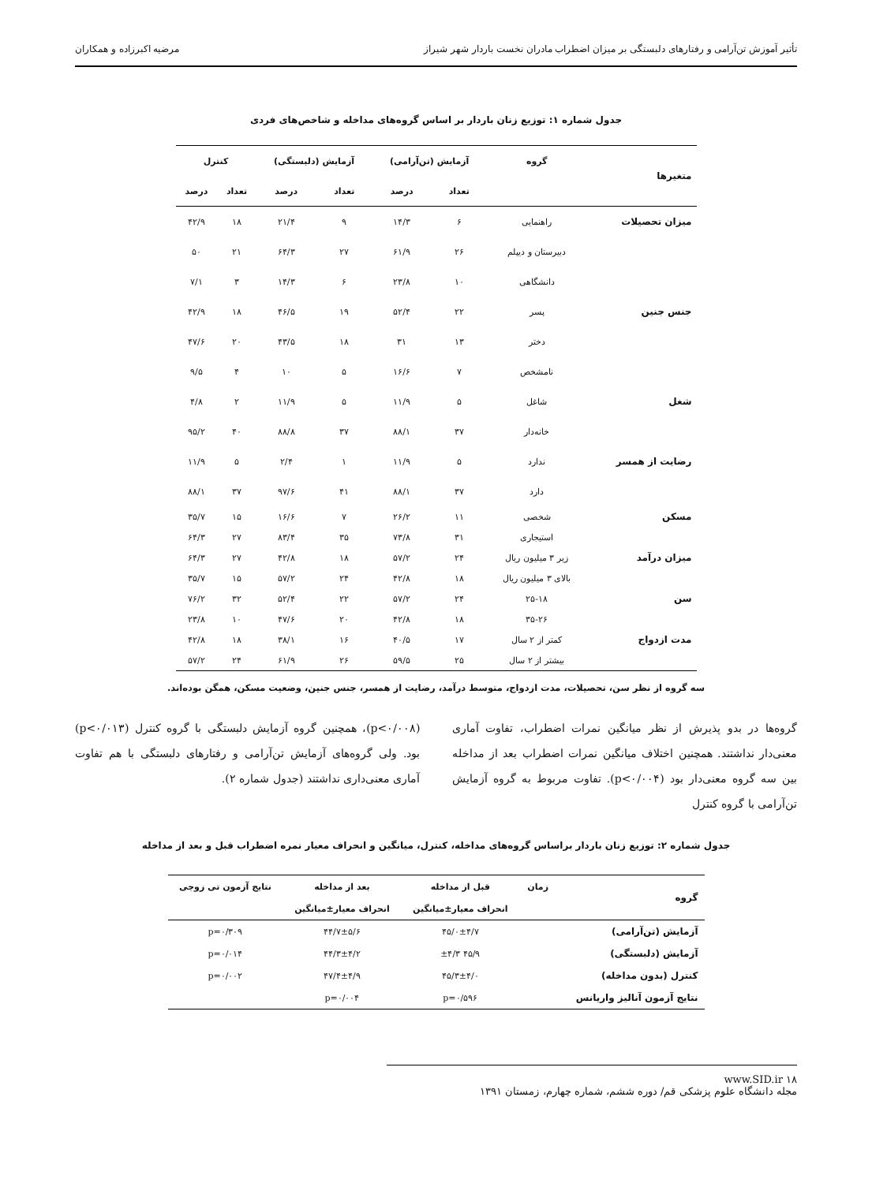تأثیر آموزش تن‌آرامی و رفتارهای دلبستگی بر میزان اضطراب مادران نخست باردار شهر شیراز مرضیه اکبرزاده و همکاران
جدول شماره ۱: توزیع زنان باردار بر اساس گروه‌های مداخله و شاخص‌های فردی
| متغیرها | گروه | آزمایش (تن‌آرامی) | | آزمایش (دلبستگی) | | کنترل | |
| --- | --- | --- | --- | --- | --- | --- | --- |
| | | تعداد | درصد | تعداد | درصد | تعداد | درصد |
| میزان تحصیلات | راهنمایی | ۶ | ۱۴/۳ | ۹ | ۲۱/۴ | ۱۸ | ۴۲/۹ |
| | دبیرستان و دیپلم | ۲۶ | ۶۱/۹ | ۲۷ | ۶۴/۳ | ۲۱ | ۵۰ |
| | دانشگاهی | ۱۰ | ۲۳/۸ | ۶ | ۱۴/۳ | ۳ | ۷/۱ |
| جنس جنین | پسر | ۲۲ | ۵۲/۴ | ۱۹ | ۴۶/۵ | ۱۸ | ۴۲/۹ |
| | دختر | ۱۳ | ۳۱ | ۱۸ | ۴۳/۵ | ۲۰ | ۴۷/۶ |
| | نامشخص | ۷ | ۱۶/۶ | ۵ | ۱۰ | ۴ | ۹/۵ |
| شغل | شاغل | ۵ | ۱۱/۹ | ۵ | ۱۱/۹ | ۲ | ۴/۸ |
| | خانه‌دار | ۳۷ | ۸۸/۱ | ۳۷ | ۸۸/۸ | ۴۰ | ۹۵/۲ |
| رضایت از همسر | ندارد | ۵ | ۱۱/۹ | ۱ | ۲/۴ | ۵ | ۱۱/۹ |
| | دارد | ۳۷ | ۸۸/۱ | ۴۱ | ۹۷/۶ | ۳۷ | ۸۸/۱ |
| مسکن | شخصی | ۱۱ | ۲۶/۲ | ۷ | ۱۶/۶ | ۱۵ | ۳۵/۷ |
| | استیجاری | ۳۱ | ۷۳/۸ | ۳۵ | ۸۳/۴ | ۲۷ | ۶۴/۳ |
| میزان درآمد | زیر ۳ میلیون ریال | ۲۴ | ۵۷/۲ | ۱۸ | ۴۲/۸ | ۲۷ | ۶۴/۳ |
| | بالای ۳ میلیون ریال | ۱۸ | ۴۲/۸ | ۲۴ | ۵۷/۲ | ۱۵ | ۳۵/۷ |
| سن | ۲۵-۱۸ | ۲۴ | ۵۷/۲ | ۲۲ | ۵۲/۴ | ۳۲ | ۷۶/۲ |
| | ۳۵-۲۶ | ۱۸ | ۴۲/۸ | ۲۰ | ۴۷/۶ | ۱۰ | ۲۳/۸ |
| مدت ازدواج | کمتر از ۲ سال | ۱۷ | ۴۰/۵ | ۱۶ | ۳۸/۱ | ۱۸ | ۴۲/۸ |
| | بیشتر از ۲ سال | ۲۵ | ۵۹/۵ | ۲۶ | ۶۱/۹ | ۲۴ | ۵۷/۲ |
سه گروه از نظر سن، تحصیلات، مدت ازدواج، متوسط درآمد، رضایت از همسر، جنس جنین، وضعیت مسکن، همگن بوده‌اند.
گروه‌ها در بدو پذیرش از نظر میانگین نمرات اضطراب، تفاوت آماری معنی‌دار نداشتند. همچنین اختلاف میانگین نمرات اضطراب بعد از مداخله بین سه گروه معنی‌دار بود (p<۰/۰۰۴). تفاوت مربوط به گروه آزمایش تن‌آرامی با گروه کنترل
(p<۰/۰۰۸)، همچنین گروه آزمایش دلبستگی با گروه کنترل (p<۰/۰۱۳) بود. ولی گروه‌های آزمایش تن‌آرامی و رفتارهای دلبستگی با هم تفاوت آماری معنی‌داری نداشتند (جدول شماره ۲).
جدول شماره ۲: توزیع زنان باردار براساس گروه‌های مداخله، کنترل، میانگین و انحراف معیار نمره اضطراب قبل و بعد از مداخله
| گروه | زمان | قبل از مداخله | بعد از مداخله | نتایج آزمون تی زوجی |
| --- | --- | --- | --- | --- |
| | | انحراف معیار±میانگین | انحراف معیار±میانگین | |
| آزمایش (تن‌آرامی) | | ۴۵/۰±۴/۷ | ۴۴/۷±۵/۶ | p=۰/۳۰۹ |
| آزمایش (دلبستگی) | | ۴۵/۹ ±۴/۳ | ۴۴/۳±۴/۲ | p=۰/۰۱۴ |
| کنترل (بدون مداخله) | | ۴۵/۳±۴/۰ | ۴۷/۴±۴/۹ | p=۰/۰۰۲ |
| نتایج آزمون آنالیز واریانس | | p=۰/۵۹۶ | p=۰/۰۰۴ | |
۱۸ www.SID.ir
مجله دانشگاه علوم پزشکی قم/ دوره ششم، شماره چهارم، زمستان ۱۳۹۱